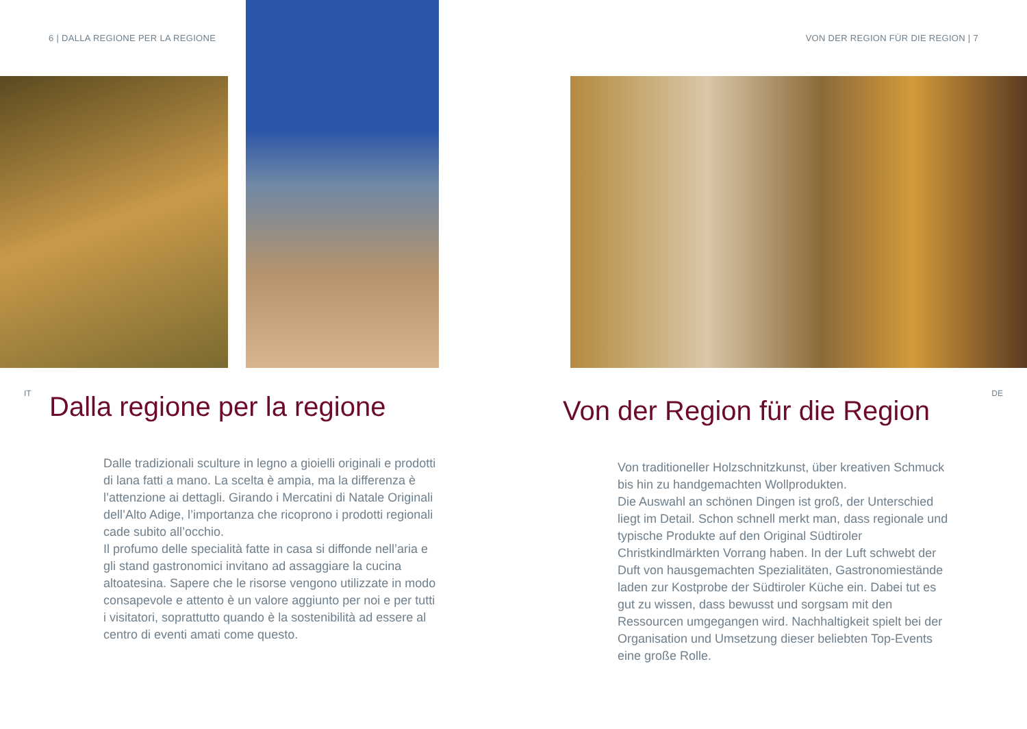6 | DALLA REGIONE PER LA REGIONE
IT
Dalla regione per la regione
Dalle tradizionali sculture in legno a gioielli originali e prodotti di lana fatti a mano. La scelta è ampia, ma la differenza è l’attenzione ai dettagli. Girando i Mercatini di Natale Originali dell’Alto Adige, l’importanza che ricoprono i prodotti regionali cade subito all’occhio.
Il profumo delle specialità fatte in casa si diffonde nell’aria e gli stand gastronomici invitano ad assaggiare la cucina altoatesina. Sapere che le risorse vengono utilizzate in modo consapevole e attento è un valore aggiunto per noi e per tutti i visitatori, soprattutto quando è la sostenibilità ad essere al centro di eventi amati come questo.
VON DER REGION FÜR DIE REGION | 7
DE
Von der Region für die Region
Von traditioneller Holzschnitzkunst, über kreativen Schmuck bis hin zu handgemachten Wollprodukten.
Die Auswahl an schönen Dingen ist groß, der Unterschied liegt im Detail. Schon schnell merkt man, dass regionale und typische Produkte auf den Original Südtiroler Christkindlmärkten Vorrang haben. In der Luft schwebt der Duft von hausgemachten Spezialitäten, Gastronomiestände laden zur Kostprobe der Südtiroler Küche ein. Dabei tut es gut zu wissen, dass bewusst und sorgsam mit den Ressourcen umgegangen wird. Nachhaltigkeit spielt bei der Organisation und Umsetzung dieser beliebten Top-Events eine große Rolle.